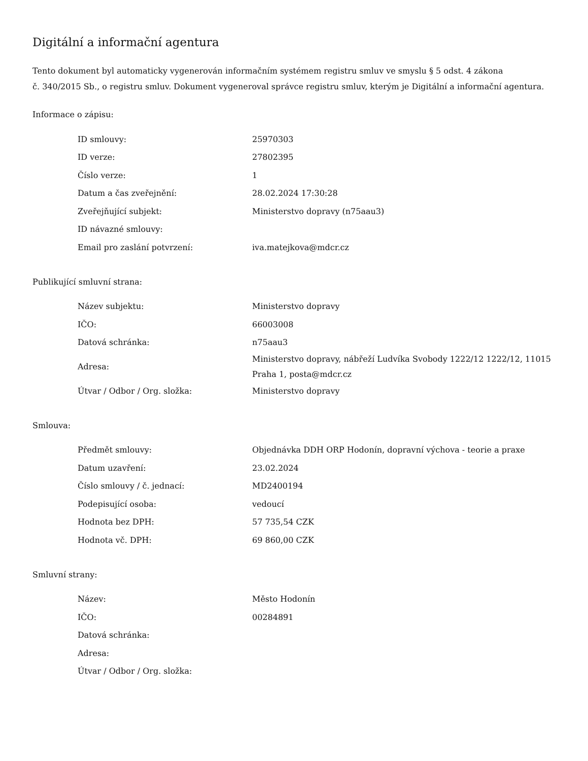Digitální a informační agentura
Tento dokument byl automaticky vygenerován informačním systémem registru smluv ve smyslu § 5 odst. 4 zákona
č. 340/2015 Sb., o registru smluv. Dokument vygeneroval správce registru smluv, kterým je Digitální a informační agentura.
Informace o zápisu:
| ID smlouvy: | 25970303 |
| ID verze: | 27802395 |
| Číslo verze: | 1 |
| Datum a čas zveřejnění: | 28.02.2024 17:30:28 |
| Zveřejňující subjekt: | Ministerstvo dopravy (n75aau3) |
| ID návazné smlouvy: | |
| Email pro zaslání potvrzení: | iva.matejkova@mdcr.cz |
Publikující smluvní strana:
| Název subjektu: | Ministerstvo dopravy |
| IČO: | 66003008 |
| Datová schránka: | n75aau3 |
| Adresa: | Ministerstvo dopravy, nábřeží Ludvíka Svobody 1222/12 1222/12, 11015 Praha 1, posta@mdcr.cz |
| Útvar / Odbor / Org. složka: | Ministerstvo dopravy |
Smlouva:
| Předmět smlouvy: | Objednávka DDH ORP Hodonín, dopravní výchova - teorie a praxe |
| Datum uzavření: | 23.02.2024 |
| Číslo smlouvy / č. jednací: | MD2400194 |
| Podepisující osoba: | vedoucí |
| Hodnota bez DPH: | 57 735,54 CZK |
| Hodnota vč. DPH: | 69 860,00 CZK |
Smluvní strany:
| Název: | Město Hodonín |
| IČO: | 00284891 |
| Datová schránka: | |
| Adresa: | |
| Útvar / Odbor / Org. složka: | |